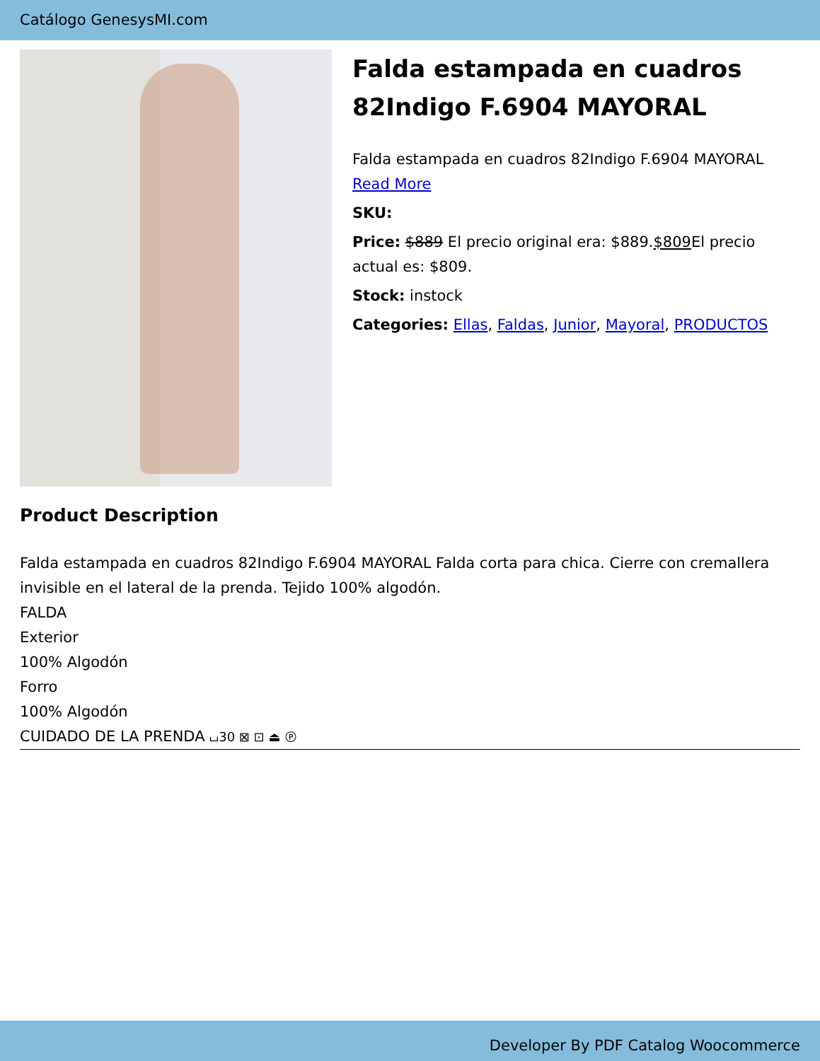Catálogo GenesysMI.com
Falda estampada en cuadros 82Indigo F.6904 MAYORAL
Falda estampada en cuadros 82Indigo F.6904 MAYORAL
Read More
SKU:
Price: $889 El precio original era: $889.$809 El precio actual es: $809.
Stock: instock
Categories: Ellas, Faldas, Junior, Mayoral, PRODUCTOS
Product Description
Falda estampada en cuadros 82Indigo F.6904 MAYORAL Falda corta para chica. Cierre con cremallera invisible en el lateral de la prenda. Tejido 100% algodón.
FALDA
Exterior
100% Algodón
Forro
100% Algodón
CUIDADO DE LA PRENDA ⌴30 ⊠ ⊡ ⏏ Ⓟ
Developer By PDF Catalog Woocommerce